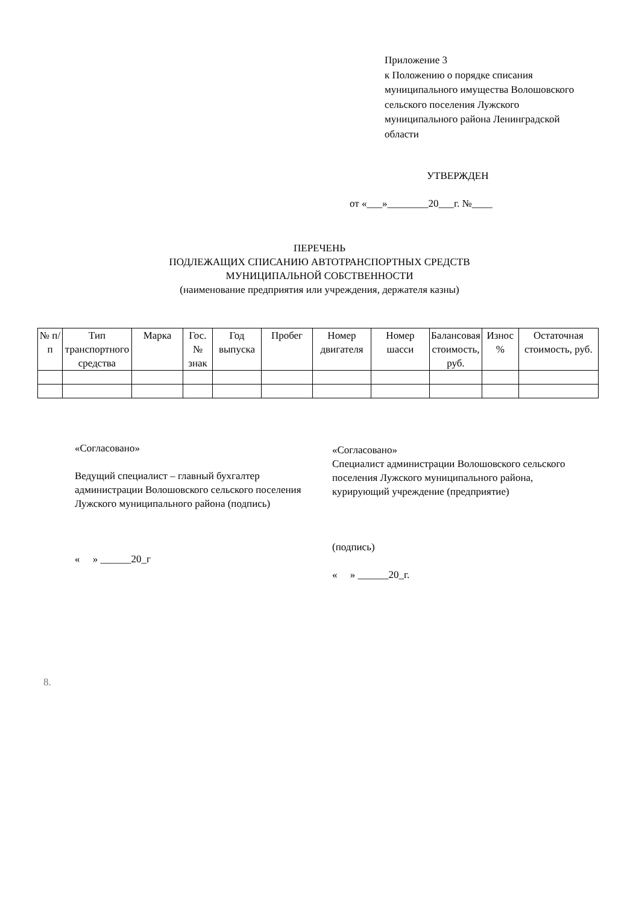Приложение 3
к Положению о порядке списания
муниципального имущества Волошовского
сельского поселения Лужского
муниципального района Ленинградской
области
УТВЕРЖДЕН
от «___»________20___г. №____
ПЕРЕЧЕНЬ
ПОДЛЕЖАЩИХ СПИСАНИЮ АВТОТРАНСПОРТНЫХ СРЕДСТВ
МУНИЦИПАЛЬНОЙ СОБСТВЕННОСТИ
(наименование предприятия или учреждения, держателя казны)
| № п/п | Тип транспортного средства | Марка | Гос. № знак | Год выпуска | Пробег | Номер двигателя | Номер шасси | Балансовая стоимость, руб. | Износ % | Остаточная стоимость, руб. |
| --- | --- | --- | --- | --- | --- | --- | --- | --- | --- | --- |
«Согласовано»
Ведущий специалист – главный бухгалтер администрации Волошовского сельского поселения Лужского муниципального района (подпись)
« » ______20_г
«Согласовано»
Специалист администрации Волошовского сельского поселения Лужского муниципального района, курирующий учреждение (предприятие)
(подпись)
« » ______20_г.
8.